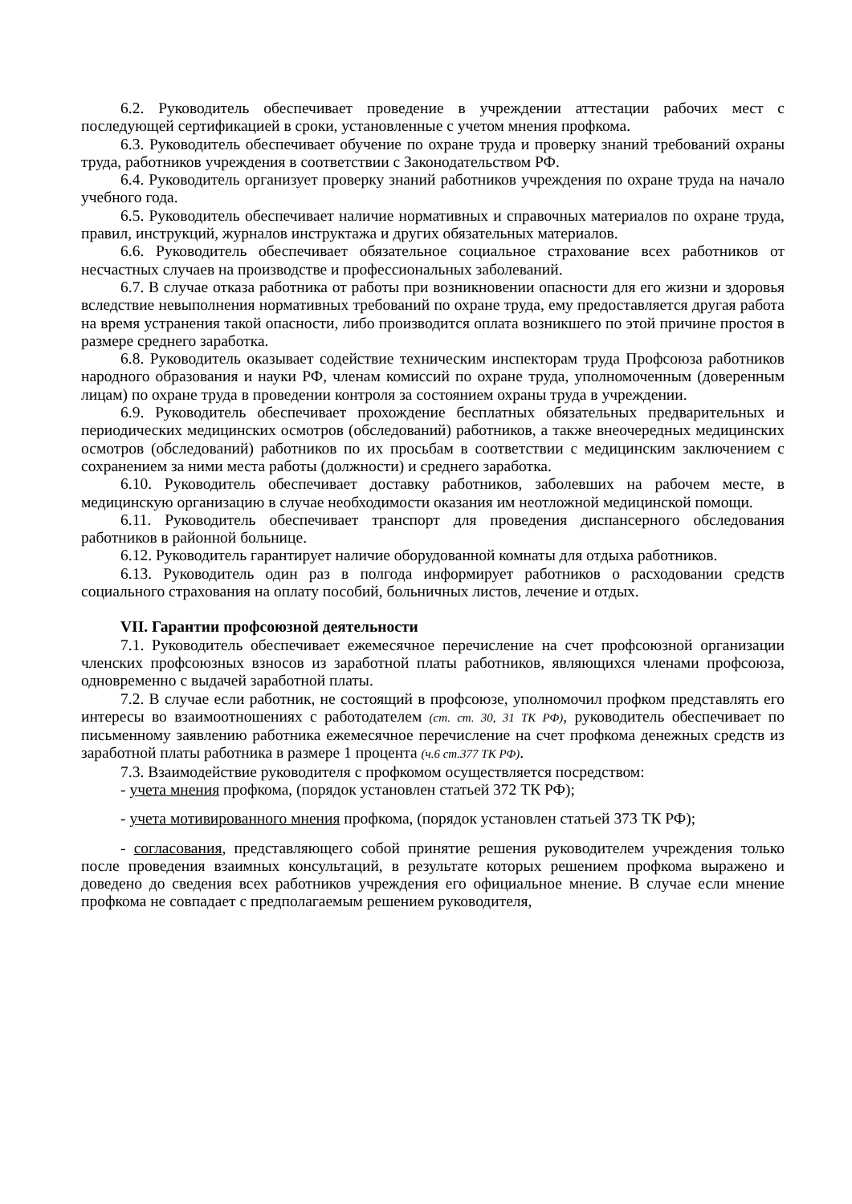6.2. Руководитель обеспечивает проведение в учреждении аттестации рабочих мест с последующей сертификацией в сроки, установленные с учетом мнения профкома.
6.3. Руководитель обеспечивает обучение по охране труда и проверку знаний требований охраны труда, работников учреждения в соответствии с Законодательством РФ.
6.4. Руководитель организует проверку знаний работников учреждения по охране труда на начало учебного года.
6.5. Руководитель обеспечивает наличие нормативных и справочных материалов по охране труда, правил, инструкций, журналов инструктажа и других обязательных материалов.
6.6. Руководитель обеспечивает обязательное социальное страхование всех работников от несчастных случаев на производстве и профессиональных заболеваний.
6.7. В случае отказа работника от работы при возникновении опасности для его жизни и здоровья вследствие невыполнения нормативных требований по охране труда, ему предоставляется другая работа на время устранения такой опасности, либо производится оплата возникшего по этой причине простоя в размере среднего заработка.
6.8. Руководитель оказывает содействие техническим инспекторам труда Профсоюза работников народного образования и науки РФ, членам комиссий по охране труда, уполномоченным (доверенным лицам) по охране труда в проведении контроля за состоянием охраны труда в учреждении.
6.9. Руководитель обеспечивает прохождение бесплатных обязательных предварительных и периодических медицинских осмотров (обследований) работников, а также внеочередных медицинских осмотров (обследований) работников по их просьбам в соответствии с медицинским заключением с сохранением за ними места работы (должности) и среднего заработка.
6.10. Руководитель обеспечивает доставку работников, заболевших на рабочем месте, в медицинскую организацию в случае необходимости оказания им неотложной медицинской помощи.
6.11. Руководитель обеспечивает транспорт для проведения диспансерного обследования работников в районной больнице.
6.12. Руководитель гарантирует наличие оборудованной комнаты для отдыха работников.
6.13. Руководитель один раз в полгода информирует работников о расходовании средств социального страхования на оплату пособий, больничных листов, лечение и отдых.
VII. Гарантии профсоюзной деятельности
7.1. Руководитель обеспечивает ежемесячное перечисление на счет профсоюзной организации членских профсоюзных взносов из заработной платы работников, являющихся членами профсоюза, одновременно с выдачей заработной платы.
7.2. В случае если работник, не состоящий в профсоюзе, уполномочил профком представлять его интересы во взаимоотношениях с работодателем (ст. ст. 30, 31 ТК РФ), руководитель обеспечивает по письменному заявлению работника ежемесячное перечисление на счет профкома денежных средств из заработной платы работника в размере 1 процента (ч.6 ст.377 ТК РФ).
7.3. Взаимодействие руководителя с профкомом осуществляется посредством:
- учета мнения профкома, (порядок установлен статьей 372 ТК РФ);
- учета мотивированного мнения профкома, (порядок установлен статьей 373 ТК РФ);
- согласования, представляющего собой принятие решения руководителем учреждения только после проведения взаимных консультаций, в результате которых решением профкома выражено и доведено до сведения всех работников учреждения его официальное мнение. В случае если мнение профкома не совпадает с предполагаемым решением руководителя,